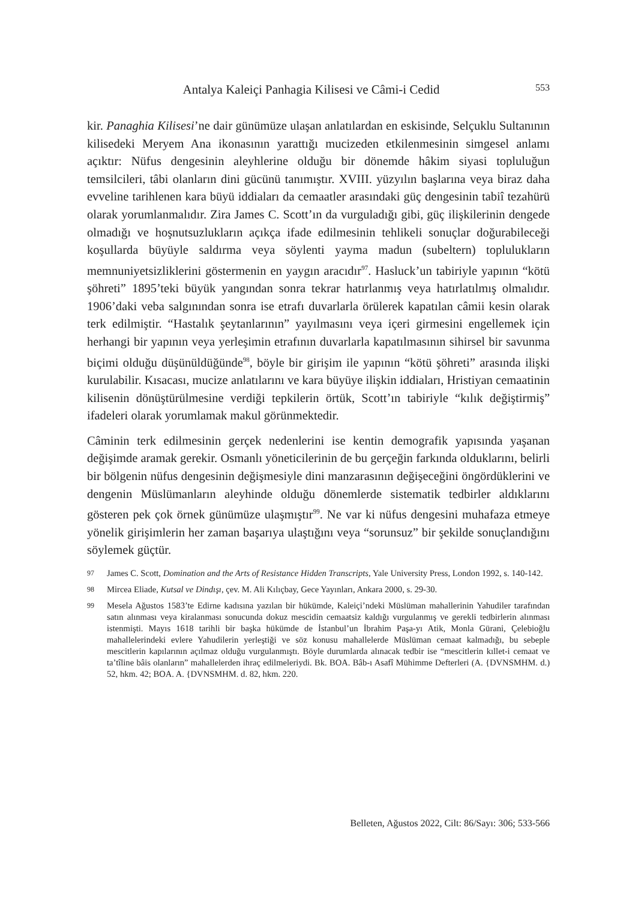Antalya Kaleiçi Panhagia Kilisesi ve Câmi-i Cedid 553
kir. Panaghia Kilisesi’ne dair günümüze ulaşan anlatılardan en eskisinde, Selçuklu Sultanının kilisedeki Meryem Ana ikonasının yarattığı mucizeden etkilenmesinin simgesel anlamı açıktır: Nüfus dengesinin aleyhlerine olduğu bir dönemde hâkim siyasi topluluğun temsilcileri, tâbi olanların dini gücünü tanımıştır. XVIII. yüzyılın başlarına veya biraz daha evveline tarihlenen kara büyü iddiaları da cemaatler arasındaki güç dengesinin tabiî tezahürü olarak yorumlanmalıdır. Zira James C. Scott’ın da vurguladığı gibi, güç ilişkilerinin dengede olmadığı ve hoşnutsuzlukların açıkça ifade edilmesinin tehlikeli sonuçlar doğurabileceği koşullarda büyüyle saldırma veya söylenti yayma madun (subeltern) toplulukların memnuniyetsizliklerini göstermenin en yaygın aracıdır<sup>97</sup>. Hasluck’un tabiriyle yapının “kötü şöhreti” 1895’teki büyük yangından sonra tekrar hatırlanmış veya hatırlatılmış olmalıdır. 1906’daki veba salgınından sonra ise etrafı duvarlarla örülerek kapatılan câmii kesin olarak terk edilmiştir. “Hastalık şeytanlarının” yayılmasını veya içeri girmesini engellemek için herhangi bir yapının veya yerleşimin etrafının duvarlarla kapatılmasının sihirsel bir savunma biçimi olduğu düşünüldüğünde<sup>98</sup>, böyle bir girişim ile yapının “kötü şöhreti” arasında ilişki kurulabilir. Kısacası, mucize anlatılarını ve kara büyüye ilişkin iddiaları, Hristiyan cemaatinin kilisenin dönüştürülmesine verdiği tepkilerin örtük, Scott’ın tabiriyle “kılık değiştirmiş” ifadeleri olarak yorumlamak makul görünmektedir.
Câminin terk edilmesinin gerçek nedenlerini ise kentin demografik yapısında yaşanan değişimde aramak gerekir. Osmanlı yöneticilerinin de bu gerçeğin farkında olduklarını, belirli bir bölgenin nüfus dengesinin değişmesiyle dini manzarasının değişeceğini öngördüklerini ve dengenin Müslümanların aleyhinde olduğu dönemlerde sistematik tedbirler aldıklarını gösteren pek çok örnek günümüze ulaşmıştır<sup>99</sup>. Ne var ki nüfus dengesini muhafaza etmeye yönelik girişimlerin her zaman başarıya ulaştığını veya “sorunsuz” bir şekilde sonuçlandığını söylemek güçtür.
97 James C. Scott, Domination and the Arts of Resistance Hidden Transcripts, Yale University Press, London 1992, s. 140-142.
98 Mircea Eliade, Kutsal ve Dindışı, çev. M. Ali Kılıçbay, Gece Yayınları, Ankara 2000, s. 29-30.
99 Mesela Ağustos 1583’te Edirne kadısına yazılan bir hükümde, Kaleiçi’ndeki Müslüman mahallerinin Yahudiler tarafından satın alınması veya kiralanması sonucunda dokuz mescidin cemaatsiz kaldığı vurgulanmış ve gerekli tedbirlerin alınması istenmişti. Mayıs 1618 tarihli bir başka hükümde de İstanbul’un İbrahim Paşa-yı Atik, Monla Gürani, Çelebioğlu mahallelerindeki evlere Yahudilerin yerleştiği ve söz konusu mahallelerde Müslüman cemaat kalmadığı, bu sebeple mescitlerin kapılarının açılmaz olduğu vurgulanmıştı. Böyle durumlarda alınacak tedbir ise “mescitlerin kıllet-i cemaat ve ta’tîline bâis olanların” mahallelerden ihraç edilmeleriydi. Bk. BOA. Bâb-ı Asafî Mühimme Defterleri (A. {DVNSMHM. d.) 52, hkm. 42; BOA. A. {DVNSMHM. d. 82, hkm. 220.
Belleten, Ağustos 2022, Cilt: 86/Sayı: 306; 533-566